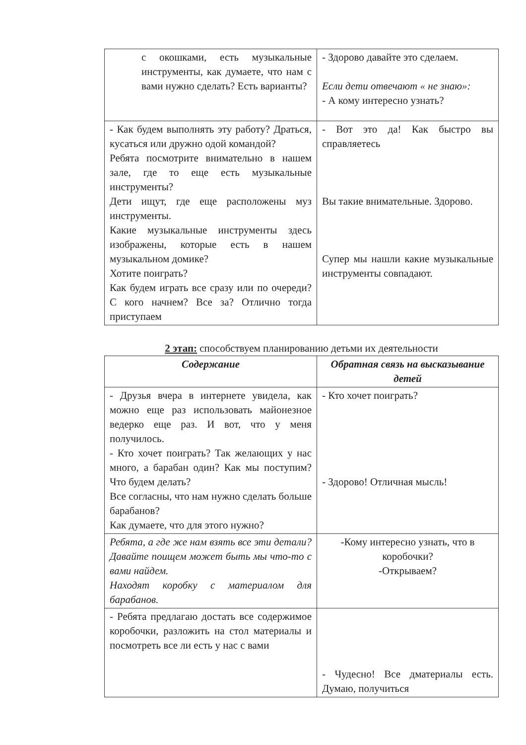| с окошками, есть музыкальные инструменты, как думаете, что нам с вами нужно сделать? Есть варианты? | - Здорово давайте это сделаем. Если дети отвечают « не знаю»: - А кому интересно узнать? |
| - Как будем выполнять эту работу? Драться, кусаться или дружно одой командой? Ребята посмотрите внимательно в нашем зале, где то еще есть музыкальные инструменты? Дети ищут, где еще расположены муз инструменты. Какие музыкальные инструменты здесь изображены, которые есть в нашем музыкальном домике? Хотите поиграть? Как будем играть все сразу или по очереди? С кого начнем? Все за? Отлично тогда приступаем | - Вот это да! Как быстро вы справляетесь Вы такие внимательные. Здорово. Супер мы нашли какие музыкальные инструменты совпадают. |
2 этап: способствуем планированию детьми их деятельности
| Содержание | Обратная связь на высказывание детей |
| --- | --- |
| - Друзья вчера в интернете увидела, как можно еще раз использовать майонезное ведерко еще раз. И вот, что у меня получилось. - Кто хочет поиграть? Так желающих у нас много, а барабан один? Как мы поступим? Что будем делать? Все согласны, что нам нужно сделать больше барабанов? Как думаете, что для этого нужно? | - Кто хочет поиграть? - Здорово! Отличная мысль! |
| Ребята, а где же нам взять все эти детали? Давайте поищем может быть мы что-то с вами найдем. Находят коробку с материалом для барабанов. | -Кому интересно узнать, что в коробочки? -Открываем? |
| - Ребята предлагаю достать все содержимое коробочки, разложить на стол материалы и посмотреть все ли есть у нас с вами | - Чудесно! Все дматериалы есть. Думаю, получиться |